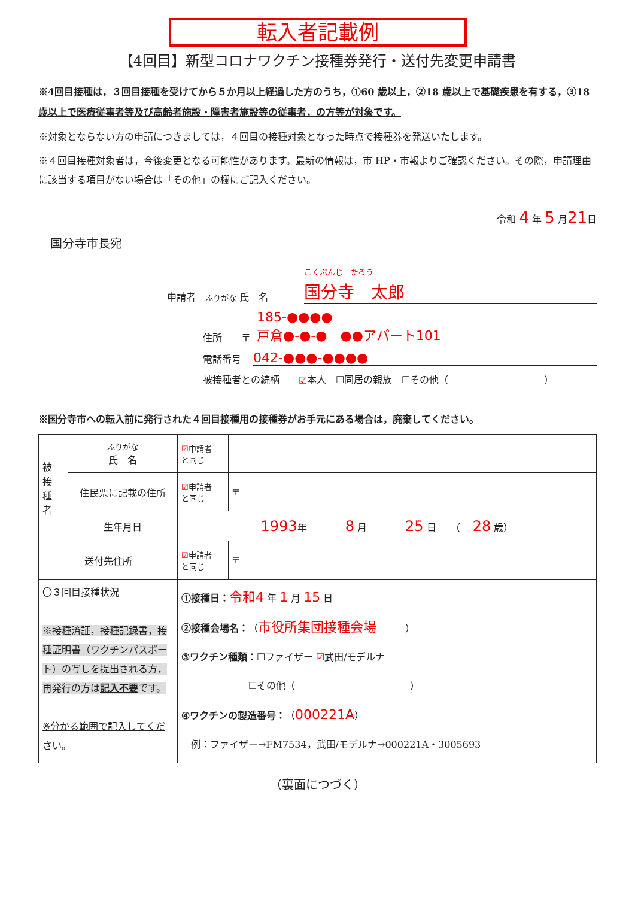転入者記載例
【4回目】新型コロナワクチン接種券発行・送付先変更申請書
※4回目接種は，３回目接種を受けてから５か月以上経過した方のうち，①60 歳以上，②18 歳以上で基礎疾患を有する，③18 歳以上で医療従事者等及び高齢者施設・障害者施設等の従事者，の方等が対象です。
※対象とならない方の申請につきましては，４回目の接種対象となった時点で接種券を発送いたします。
※４回目接種対象者は，今後変更となる可能性があります。最新の情報は，市 HP・市報よりご確認ください。その際，申請理由に該当する項目がない場合は「その他」の欄にご記入ください。
令和 4 年 5 月21日
国分寺市長宛
申請者　ふりがな 氏　名 こくぶんじ　たろう
国分寺　太郎
住所　　〒 185-●●●●
戸倉●-●-●　●●アパート101
電話番号 042-●●●-●●●●
被接種者との続柄　　☑ 本人　☐同居の親族　☐その他（　　　　　　　　　　）
※国分寺市への転入前に発行された４回目接種用の接種券がお手元にある場合は，廃棄してください。
| 被 接 種 者 | ふりがな 氏 名 | ☑ 申請者 と同じ | |
| | 住民票に記載の住所 | ☑ 申請者 と同じ | 〒 |
| | 生年月日 | 1993 年 8 月 25 日 （ 28 歳） | |
| 送付先住所 | | ☑ 申請者 と同じ | 〒 |
| 〇３回目接種状況 ※接種済証，接種記録書，接種証明書（ワクチンパスポート）の写しを提出される方，再発行の方は 記入不要 です。 ※分かる範囲で記入してください。 | | ①接種日： 令和4 年 1 月 15 日 ②接種会場名： （ 市役所集団接種会場 ） ③ワクチン種類： ☐ファイザー ☑ 武田/モデルナ ☐その他（ ） ④ワクチンの製造番号： （ 000221A ） 例：ファイザー→FM7534，武田/モデルナ→000221A・3005693 | |
（裏面につづく）